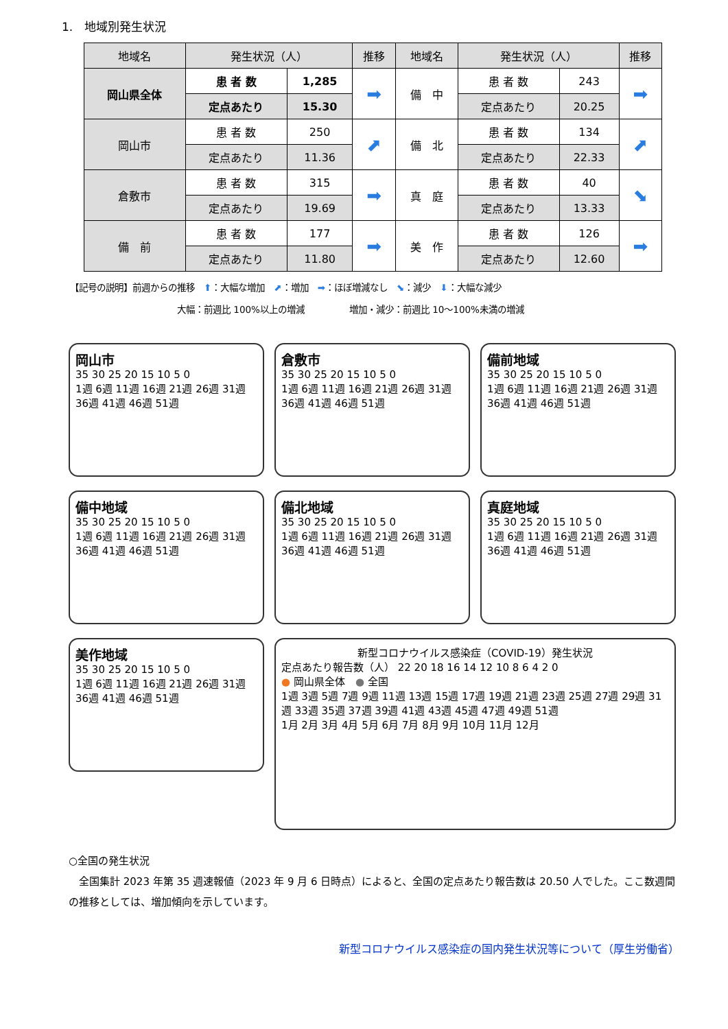1.　地域別発生状況
| 地域名 | 発生状況（人） | | 推移 | 地域名 | 発生状況（人） | | 推移 |
| --- | --- | --- | --- | --- | --- | --- | --- |
| 岡山県全体 | 患 者 数 | 1,285 | ➡ | 備 中 | 患 者 数 | 243 | ➡ |
| | 定点あたり | 15.30 | | | 定点あたり | 20.25 | |
| 岡山市 | 患 者 数 | 250 | ⬈ | 備 北 | 患 者 数 | 134 | ⬈ |
| | 定点あたり | 11.36 | | | 定点あたり | 22.33 | |
| 倉敷市 | 患 者 数 | 315 | ➡ | 真 庭 | 患 者 数 | 40 | ⬊ |
| | 定点あたり | 19.69 | | | 定点あたり | 13.33 | |
| 備 前 | 患 者 数 | 177 | ➡ | 美 作 | 患 者 数 | 126 | ➡ |
| | 定点あたり | 11.80 | | | 定点あたり | 12.60 | |
【記号の説明】前週からの推移　⬆：大幅な増加　⬈：増加　➡：ほぼ増減なし　⬊：減少　⬇：大幅な減少
　　　　　　　　　　　　大幅：前週比 100%以上の増減　　　　　増加・減少：前週比 10～100%未満の増減
岡山市
35 30 25 20 15 10 5 0
1週 6週 11週 16週 21週 26週 31週 36週 41週 46週 51週
倉敷市
35 30 25 20 15 10 5 0
1週 6週 11週 16週 21週 26週 31週 36週 41週 46週 51週
備前地域
35 30 25 20 15 10 5 0
1週 6週 11週 16週 21週 26週 31週 36週 41週 46週 51週
備中地域
35 30 25 20 15 10 5 0
1週 6週 11週 16週 21週 26週 31週 36週 41週 46週 51週
備北地域
35 30 25 20 15 10 5 0
1週 6週 11週 16週 21週 26週 31週 36週 41週 46週 51週
真庭地域
35 30 25 20 15 10 5 0
1週 6週 11週 16週 21週 26週 31週 36週 41週 46週 51週
美作地域
35 30 25 20 15 10 5 0
1週 6週 11週 16週 21週 26週 31週 36週 41週 46週 51週
新型コロナウイルス感染症（COVID-19）発生状況
定点あたり報告数（人） 22 20 18 16 14 12 10 8 6 4 2 0
● 岡山県全体　● 全国
1週 3週 5週 7週 9週 11週 13週 15週 17週 19週 21週 23週 25週 27週 29週 31週 33週 35週 37週 39週 41週 43週 45週 47週 49週 51週
1月 2月 3月 4月 5月 6月 7月 8月 9月 10月 11月 12月
○全国の発生状況
　全国集計 2023 年第 35 週速報値（2023 年 9 月 6 日時点）によると、全国の定点あたり報告数は 20.50 人でした。ここ数週間の推移としては、増加傾向を示しています。
新型コロナウイルス感染症の国内発生状況等について（厚生労働省）